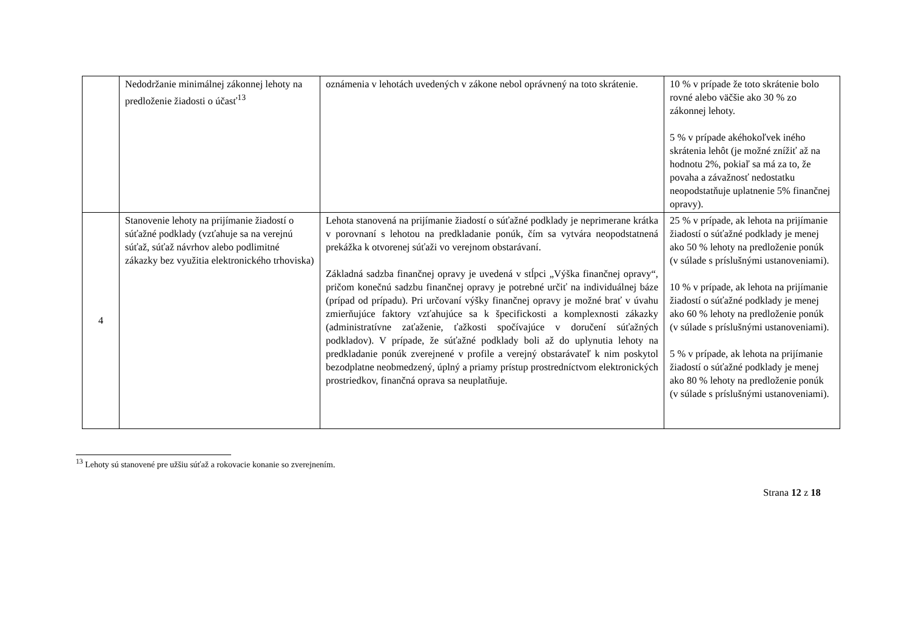| | Nedodržanie minimálnej zákonnej lehoty na predloženie žiadosti o účasť<sup>13</sup> | oznámenia v lehotách uvedených v zákone nebol oprávnený na toto skrátenie. | 10 % v prípade že toto skrátenie bolo rovné alebo väčšie ako 30 % zo zákonnej lehoty. 5 % v prípade akéhokoľvek iného skrátenia lehôt (je možné znížiť až na hodnotu 2%, pokiaľ sa má za to, že povaha a závažnosť nedostatku neopodstatňuje uplatnenie 5% finančnej opravy). |
| 4 | Stanovenie lehoty na prijímanie žiadostí o súťažné podklady (vzťahuje sa na verejnú súťaž, súťaž návrhov alebo podlimitné zákazky bez využitia elektronického trhoviska) | Lehota stanovená na prijímanie žiadostí o súťažné podklady je neprimerane krátka v porovnaní s lehotou na predkladanie ponúk, čím sa vytvára neopodstatnená prekážka k otvorenej súťaži vo verejnom obstarávaní. Základná sadzba finančnej opravy je uvedená v stĺpci „Výška finančnej opravy“, pričom konečnú sadzbu finančnej opravy je potrebné určiť na individuálnej báze (prípad od prípadu). Pri určovaní výšky finančnej opravy je možné brať v úvahu zmierňujúce faktory vzťahujúce sa k špecifickosti a komplexnosti zákazky (administratívne zaťaženie, ťažkosti spočívajúce v doručení súťažných podkladov). V prípade, že súťažné podklady boli až do uplynutia lehoty na predkladanie ponúk zverejnené v profile a verejný obstarávateľ k nim poskytol bezodplatne neobmedzený, úplný a priamy prístup prostredníctvom elektronických prostriedkov, finančná oprava sa neuplatňuje. | 25 % v prípade, ak lehota na prijímanie žiadostí o súťažné podklady je menej ako 50 % lehoty na predloženie ponúk (v súlade s príslušnými ustanoveniami). 10 % v prípade, ak lehota na prijímanie žiadostí o súťažné podklady je menej ako 60 % lehoty na predloženie ponúk (v súlade s príslušnými ustanoveniami). 5 % v prípade, ak lehota na prijímanie žiadostí o súťažné podklady je menej ako 80 % lehoty na predloženie ponúk (v súlade s príslušnými ustanoveniami). |
<sup>13</sup> Lehoty sú stanovené pre užšiu súťaž a rokovacie konanie so zverejnením.
Strana 12 z 18